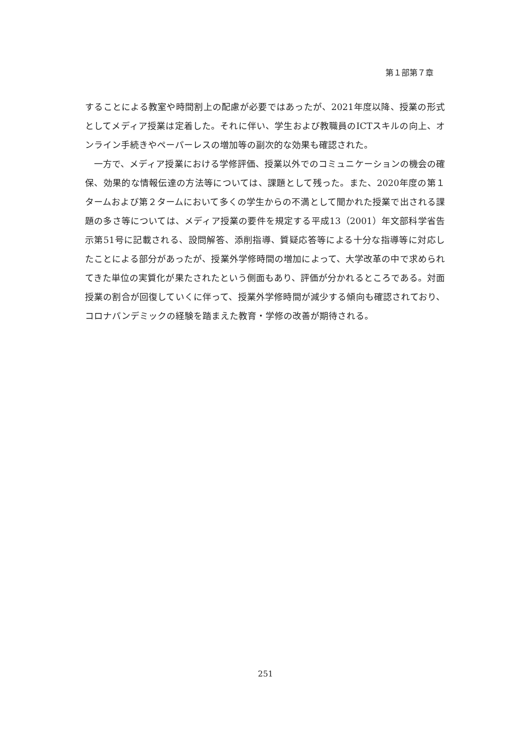第１部第７章
することによる教室や時間割上の配慮が必要ではあったが、2021年度以降、授業の形式としてメディア授業は定着した。それに伴い、学生および教職員のICTスキルの向上、オンライン手続きやペーパーレスの増加等の副次的な効果も確認された。
　一方で、メディア授業における学修評価、授業以外でのコミュニケーションの機会の確保、効果的な情報伝達の方法等については、課題として残った。また、2020年度の第１タームおよび第２タームにおいて多くの学生からの不満として聞かれた授業で出される課題の多さ等については、メディア授業の要件を規定する平成13（2001）年文部科学省告示第51号に記載される、設問解答、添削指導、質疑応答等による十分な指導等に対応したことによる部分があったが、授業外学修時間の増加によって、大学改革の中で求められてきた単位の実質化が果たされたという側面もあり、評価が分かれるところである。対面授業の割合が回復していくに伴って、授業外学修時間が減少する傾向も確認されており、コロナパンデミックの経験を踏まえた教育・学修の改善が期待される。
251